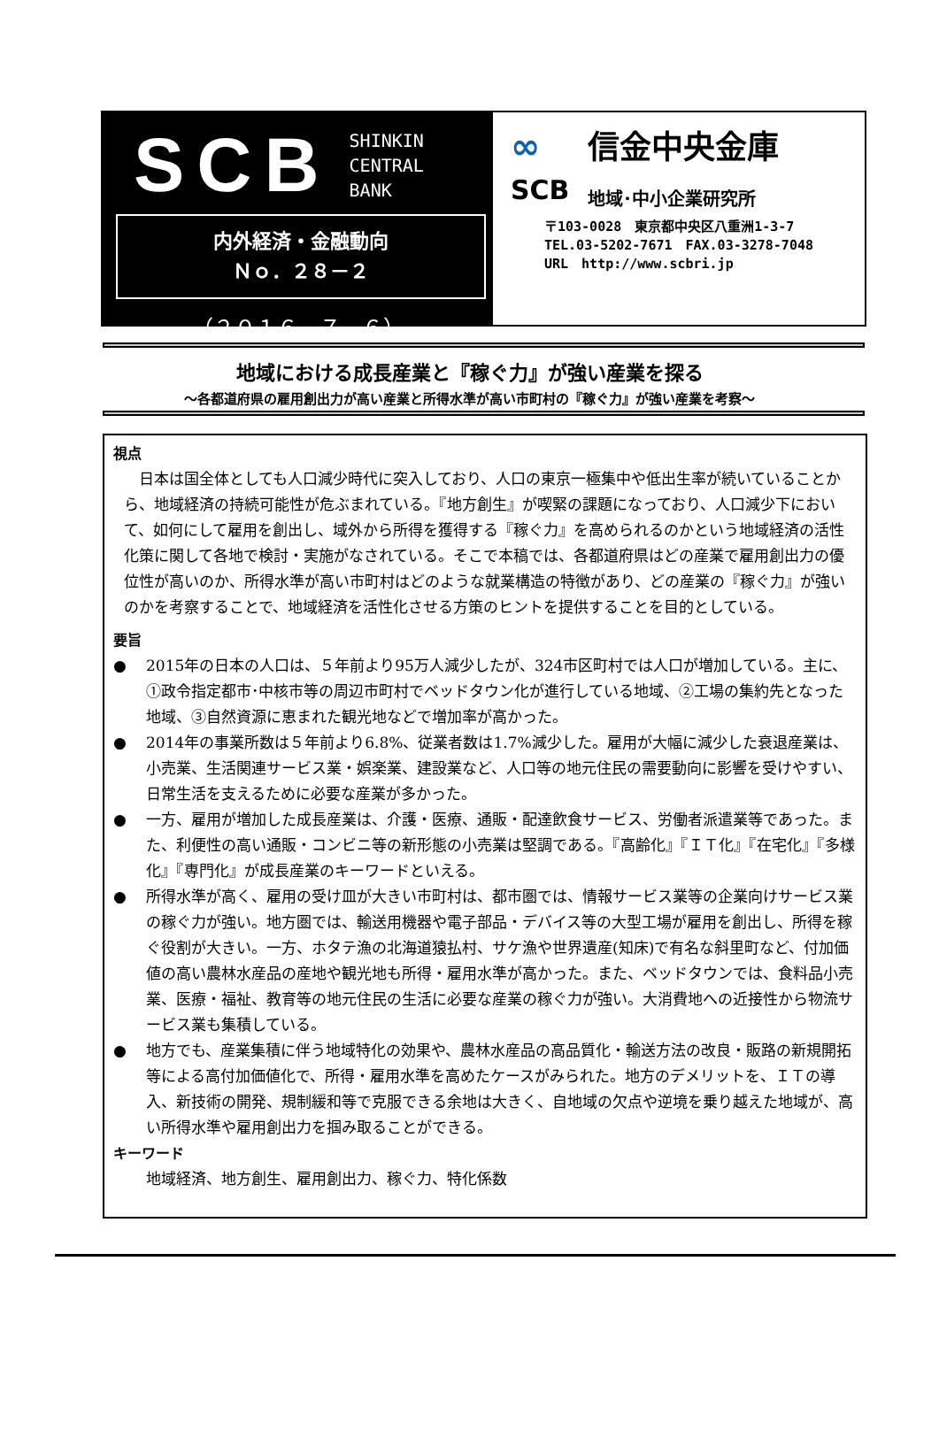SCB
SHINKIN
CENTRAL
BANK
内外経済・金融動向
Ｎｏ．２８－２
（２０１６．７．６）
∞
SCB
信金中央金庫
地域･中小企業研究所
〒103-0028　東京都中央区八重洲1-3-7
TEL.03-5202-7671　FAX.03-3278-7048
URL　http://www.scbri.jp
地域における成長産業と『稼ぐ力』が強い産業を探る
～各都道府県の雇用創出力が高い産業と所得水準が高い市町村の『稼ぐ力』が強い産業を考察～
視点
日本は国全体としても人口減少時代に突入しており、人口の東京一極集中や低出生率が続いていることから、地域経済の持続可能性が危ぶまれている。『地方創生』が喫緊の課題になっており、人口減少下において、如何にして雇用を創出し、域外から所得を獲得する『稼ぐ力』を高められるのかという地域経済の活性化策に関して各地で検討・実施がなされている。そこで本稿では、各都道府県はどの産業で雇用創出力の優位性が高いのか、所得水準が高い市町村はどのような就業構造の特徴があり、どの産業の『稼ぐ力』が強いのかを考察することで、地域経済を活性化させる方策のヒントを提供することを目的としている。
要旨
● 2015年の日本の人口は、５年前より95万人減少したが、324市区町村では人口が増加している。主に、①政令指定都市･中核市等の周辺市町村でベッドタウン化が進行している地域、②工場の集約先となった地域、③自然資源に恵まれた観光地などで増加率が高かった。
● 2014年の事業所数は５年前より6.8%、従業者数は1.7%減少した。雇用が大幅に減少した衰退産業は、小売業、生活関連サービス業・娯楽業、建設業など、人口等の地元住民の需要動向に影響を受けやすい、日常生活を支えるために必要な産業が多かった。
● 一方、雇用が増加した成長産業は、介護・医療、通販・配達飲食サービス、労働者派遣業等であった。また、利便性の高い通販・コンビニ等の新形態の小売業は堅調である。『高齢化』『ＩＴ化』『在宅化』『多様化』『専門化』が成長産業のキーワードといえる。
● 所得水準が高く、雇用の受け皿が大きい市町村は、都市圏では、情報サービス業等の企業向けサービス業の稼ぐ力が強い。地方圏では、輸送用機器や電子部品・デバイス等の大型工場が雇用を創出し、所得を稼ぐ役割が大きい。一方、ホタテ漁の北海道猿払村、サケ漁や世界遺産(知床)で有名な斜里町など、付加価値の高い農林水産品の産地や観光地も所得・雇用水準が高かった。また、ベッドタウンでは、食料品小売業、医療・福祉、教育等の地元住民の生活に必要な産業の稼ぐ力が強い。大消費地への近接性から物流サービス業も集積している。
● 地方でも、産業集積に伴う地域特化の効果や、農林水産品の高品質化・輸送方法の改良・販路の新規開拓等による高付加価値化で、所得・雇用水準を高めたケースがみられた。地方のデメリットを、ＩＴの導入、新技術の開発、規制緩和等で克服できる余地は大きく、自地域の欠点や逆境を乗り越えた地域が、高い所得水準や雇用創出力を掴み取ることができる。
キーワード
地域経済、地方創生、雇用創出力、稼ぐ力、特化係数